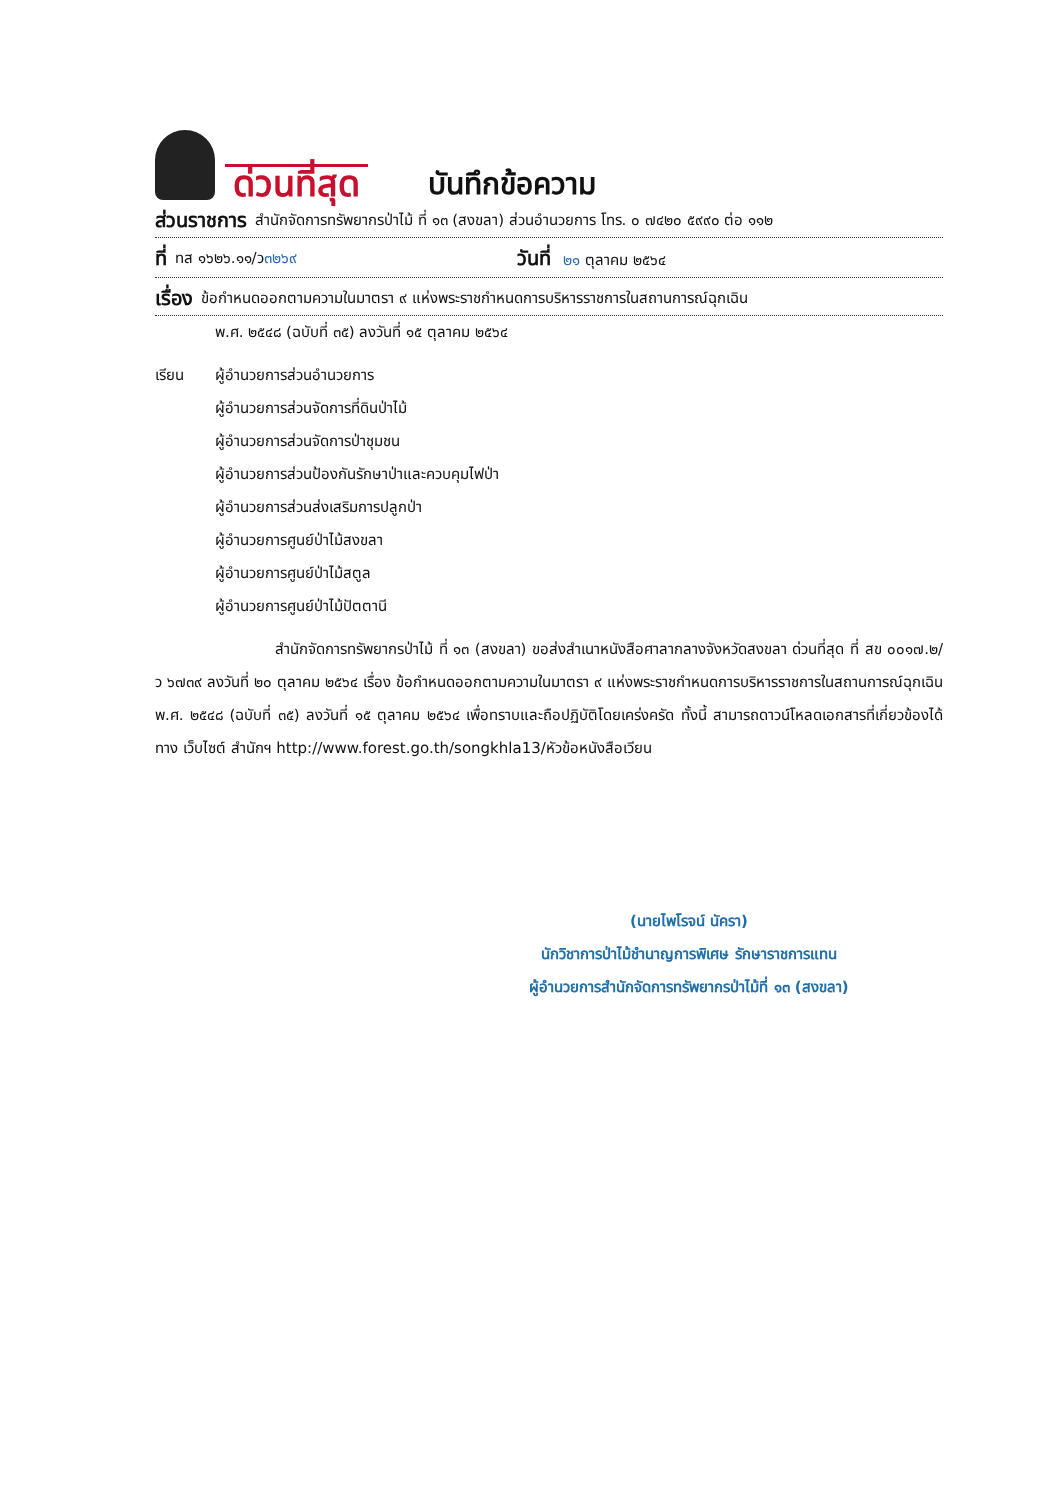ด่วนที่สุด
บันทึกข้อความ
ส่วนราชการ สำนักจัดการทรัพยากรป่าไม้ ที่ ๑๓ (สงขลา) ส่วนอำนวยการ โทร. ๐ ๗๔๒๐ ๕๙๙๐ ต่อ ๑๑๒
ที่ ทส ๑๖๒๖.๑๑/ว ๓๒๖๙ วันที่ ๒๑ ตุลาคม ๒๕๖๔
เรื่อง ข้อกำหนดออกตามความในมาตรา ๙ แห่งพระราชกำหนดการบริหารราชการในสถานการณ์ฉุกเฉิน
พ.ศ. ๒๕๔๘ (ฉบับที่ ๓๕) ลงวันที่ ๑๕ ตุลาคม ๒๕๖๔
เรียน ผู้อำนวยการส่วนอำนวยการ
ผู้อำนวยการส่วนจัดการที่ดินป่าไม้
ผู้อำนวยการส่วนจัดการป่าชุมชน
ผู้อำนวยการส่วนป้องกันรักษาป่าและควบคุมไฟป่า
ผู้อำนวยการส่วนส่งเสริมการปลูกป่า
ผู้อำนวยการศูนย์ป่าไม้สงขลา
ผู้อำนวยการศูนย์ป่าไม้สตูล
ผู้อำนวยการศูนย์ป่าไม้ปัตตานี
สำนักจัดการทรัพยากรป่าไม้ ที่ ๑๓ (สงขลา) ขอส่งสำเนาหนังสือศาลากลางจังหวัดสงขลา ด่วนที่สุด ที่ สข ๐๐๑๗.๒/ว ๖๗๓๙ ลงวันที่ ๒๐ ตุลาคม ๒๕๖๔ เรื่อง ข้อกำหนดออกตามความในมาตรา ๙ แห่งพระราชกำหนดการบริหารราชการในสถานการณ์ฉุกเฉิน พ.ศ. ๒๕๔๘ (ฉบับที่ ๓๕) ลงวันที่ ๑๕ ตุลาคม ๒๕๖๔ เพื่อทราบและถือปฏิบัติโดยเคร่งครัด ทั้งนี้ สามารถดาวน์โหลดเอกสารที่เกี่ยวข้องได้ทาง เว็บไซต์ สำนักฯ http://www.forest.go.th/songkhla13/หัวข้อหนังสือเวียน
(นายไพโรจน์ นัครา)
นักวิชาการป่าไม้ชำนาญการพิเศษ รักษาราชการแทน
ผู้อำนวยการสำนักจัดการทรัพยากรป่าไม้ที่ ๑๓ (สงขลา)